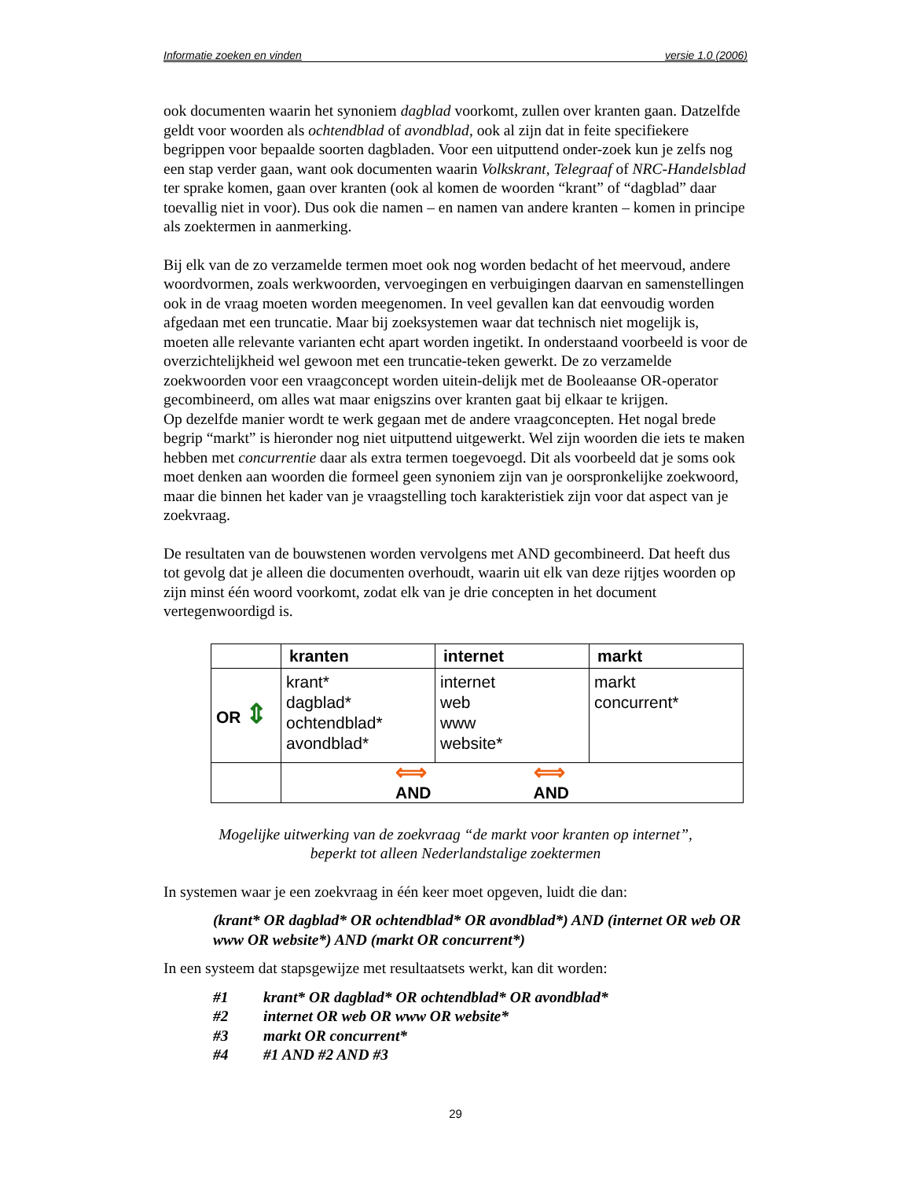Informatie zoeken en vinden versie 1.0 (2006)
ook documenten waarin het synoniem dagblad voorkomt, zullen over kranten gaan. Datzelfde geldt voor woorden als ochtendblad of avondblad, ook al zijn dat in feite specifiekere begrippen voor bepaalde soorten dagbladen. Voor een uitputtend onder-zoek kun je zelfs nog een stap verder gaan, want ook documenten waarin Volkskrant, Telegraaf of NRC-Handelsblad ter sprake komen, gaan over kranten (ook al komen de woorden “krant” of “dagblad” daar toevallig niet in voor). Dus ook die namen – en namen van andere kranten – komen in principe als zoektermen in aanmerking.
Bij elk van de zo verzamelde termen moet ook nog worden bedacht of het meervoud, andere woordvormen, zoals werkwoorden, vervoegingen en verbuigingen daarvan en samenstellingen ook in de vraag moeten worden meegenomen. In veel gevallen kan dat eenvoudig worden afgedaan met een truncatie. Maar bij zoeksystemen waar dat technisch niet mogelijk is, moeten alle relevante varianten echt apart worden ingetikt. In onderstaand voorbeeld is voor de overzichtelijkheid wel gewoon met een truncatie-teken gewerkt. De zo verzamelde zoekwoorden voor een vraagconcept worden uitein-delijk met de Booleaanse OR-operator gecombineerd, om alles wat maar enigszins over kranten gaat bij elkaar te krijgen.
Op dezelfde manier wordt te werk gegaan met de andere vraagconcepten. Het nogal brede begrip “markt” is hieronder nog niet uitputtend uitgewerkt. Wel zijn woorden die iets te maken hebben met concurrentie daar als extra termen toegevoegd. Dit als voorbeeld dat je soms ook moet denken aan woorden die formeel geen synoniem zijn van je oorspronkelijke zoekwoord, maar die binnen het kader van je vraagstelling toch karakteristiek zijn voor dat aspect van je zoekvraag.
De resultaten van de bouwstenen worden vervolgens met AND gecombineerd. Dat heeft dus tot gevolg dat je alleen die documenten overhoudt, waarin uit elk van deze rijtjes woorden op zijn minst één woord voorkomt, zodat elk van je drie concepten in het document vertegenwoordigd is.
| | kranten | internet | markt |
| OR ⇕ | krant* dagblad* ochtendblad* avondblad* | internet web www website* | markt concurrent* |
| | ⟺ AND ⟺ AND | | |
Mogelijke uitwerking van de zoekvraag “de markt voor kranten op internet”,
beperkt tot alleen Nederlandstalige zoektermen
In systemen waar je een zoekvraag in één keer moet opgeven, luidt die dan:
(krant* OR dagblad* OR ochtendblad* OR avondblad*) AND (internet OR web OR www OR website*) AND (markt OR concurrent*)
In een systeem dat stapsgewijze met resultaatsets werkt, kan dit worden:
#1 krant* OR dagblad* OR ochtendblad* OR avondblad*
#2 internet OR web OR www OR website*
#3 markt OR concurrent*
#4 #1 AND #2 AND #3
29